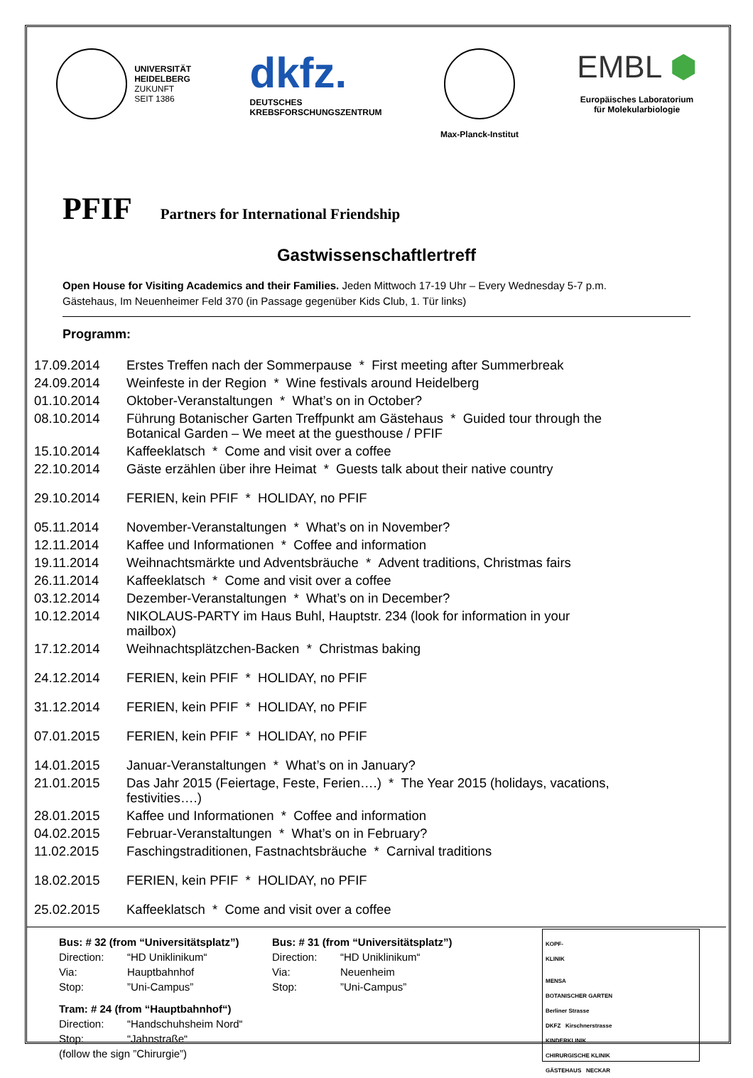UNIVERSITÄT
HEIDELBERG
ZUKUNFT
SEIT 1386
dkfz.
DEUTSCHES
KREBSFORSCHUNGSZENTRUM
Max-Planck-Institut
EMBL ⬢
Europäisches Laboratorium
für Molekularbiologie
PFIF Partners for International Friendship
Gastwissenschaftlertreff
Open House for Visiting Academics and their Families. Jeden Mittwoch 17-19 Uhr – Every Wednesday 5-7 p.m.
Gästehaus, Im Neuenheimer Feld 370 (in Passage gegenüber Kids Club, 1. Tür links)
Programm:
| 17.09.2014 | Erstes Treffen nach der Sommerpause * First meeting after Summerbreak |
| 24.09.2014 | Weinfeste in der Region * Wine festivals around Heidelberg |
| 01.10.2014 | Oktober-Veranstaltungen * What’s on in October? |
| 08.10.2014 | Führung Botanischer Garten Treffpunkt am Gästehaus * Guided tour through the Botanical Garden – We meet at the guesthouse / PFIF |
| 15.10.2014 | Kaffeeklatsch * Come and visit over a coffee |
| 22.10.2014 | Gäste erzählen über ihre Heimat * Guests talk about their native country |
| 29.10.2014 | FERIEN, kein PFIF * HOLIDAY, no PFIF |
| 05.11.2014 | November-Veranstaltungen * What’s on in November? |
| 12.11.2014 | Kaffee und Informationen * Coffee and information |
| 19.11.2014 | Weihnachtsmärkte und Adventsbräuche * Advent traditions, Christmas fairs |
| 26.11.2014 | Kaffeeklatsch * Come and visit over a coffee |
| 03.12.2014 | Dezember-Veranstaltungen * What’s on in December? |
| 10.12.2014 | NIKOLAUS-PARTY im Haus Buhl, Hauptstr. 234 (look for information in your mailbox) |
| 17.12.2014 | Weihnachtsplätzchen-Backen * Christmas baking |
| 24.12.2014 | FERIEN, kein PFIF * HOLIDAY, no PFIF |
| 31.12.2014 | FERIEN, kein PFIF * HOLIDAY, no PFIF |
| 07.01.2015 | FERIEN, kein PFIF * HOLIDAY, no PFIF |
| 14.01.2015 | Januar-Veranstaltungen * What’s on in January? |
| 21.01.2015 | Das Jahr 2015 (Feiertage, Feste, Ferien….) * The Year 2015 (holidays, vacations, festivities….) |
| 28.01.2015 | Kaffee und Informationen * Coffee and information |
| 04.02.2015 | Februar-Veranstaltungen * What’s on in February? |
| 11.02.2015 | Faschingstraditionen, Fastnachtsbräuche * Carnival traditions |
| 18.02.2015 | FERIEN, kein PFIF * HOLIDAY, no PFIF |
| 25.02.2015 | Kaffeeklatsch * Come and visit over a coffee |
Bus: # 32 (from “Universitätsplatz”)
| Direction: | “HD Uniklinikum“ |
| Via: | Hauptbahnhof |
| Stop: | ”Uni-Campus” |
Tram: # 24 (from “Hauptbahnhof“)
| Direction: | “Handschuhsheim Nord“ |
| Stop: | “Jahnstraße“ |
(follow the sign ”Chirurgie”)
Bus: # 31 (from “Universitätsplatz”)
| Direction: | “HD Uniklinikum“ |
| Via: | Neuenheim |
| Stop: | ”Uni-Campus” |
KOPF-
KLINIK
MENSA
BOTANISCHER GARTEN
Berliner Strasse
DKFZ Kirschnerstrasse
KINDERKLINIK
CHIRURGISCHE KLINIK
GÄSTEHAUS NECKAR